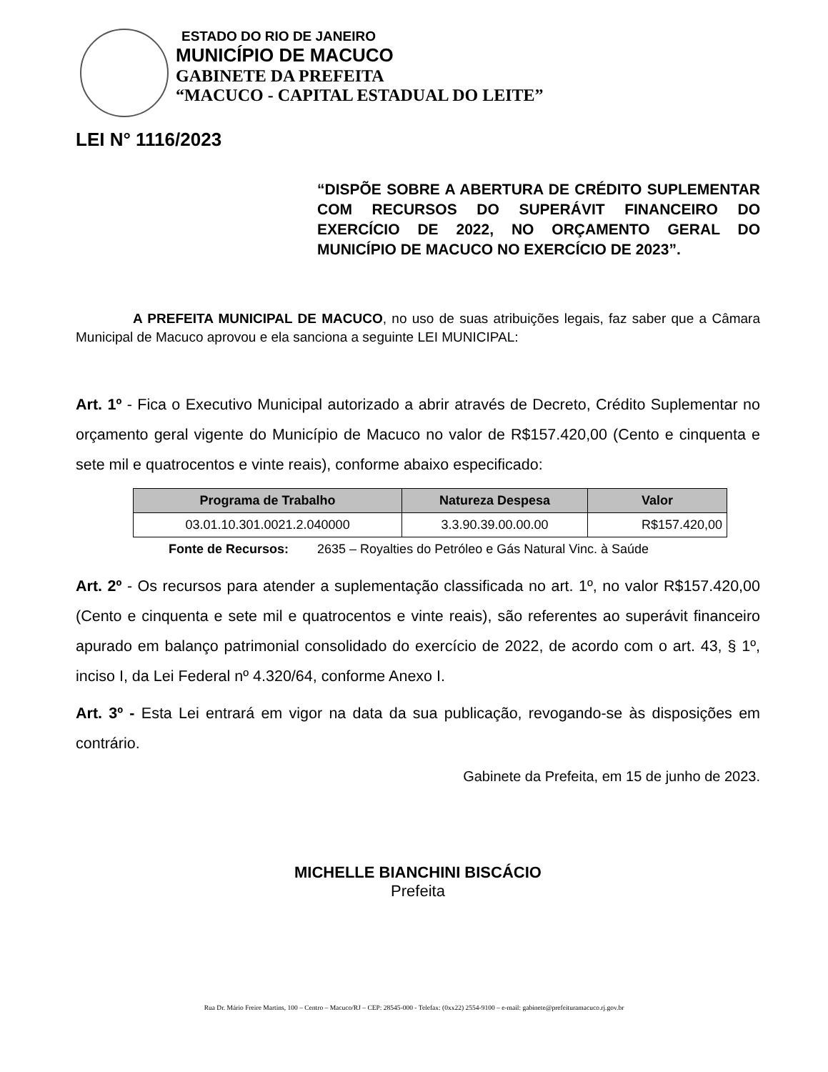ESTADO DO RIO DE JANEIRO
MUNICÍPIO DE MACUCO
GABINETE DA PREFEITA
“MACUCO - CAPITAL ESTADUAL DO LEITE”
LEI N° 1116/2023
“DISPÕE SOBRE A ABERTURA DE CRÉDITO SUPLEMENTAR COM RECURSOS DO SUPERÁVIT FINANCEIRO DO EXERCÍCIO DE 2022, NO ORÇAMENTO GERAL DO MUNICÍPIO DE MACUCO NO EXERCÍCIO DE 2023”.
A PREFEITA MUNICIPAL DE MACUCO, no uso de suas atribuições legais, faz saber que a Câmara Municipal de Macuco aprovou e ela sanciona a seguinte LEI MUNICIPAL:
Art. 1º - Fica o Executivo Municipal autorizado a abrir através de Decreto, Crédito Suplementar no orçamento geral vigente do Município de Macuco no valor de R$157.420,00 (Cento e cinquenta e sete mil e quatrocentos e vinte reais), conforme abaixo especificado:
| Programa de Trabalho | Natureza Despesa | Valor |
| --- | --- | --- |
| 03.01.10.301.0021.2.040000 | 3.3.90.39.00.00.00 | R$157.420,00 |
Fonte de Recursos: 2635 – Royalties do Petróleo e Gás Natural Vinc. à Saúde
Art. 2º - Os recursos para atender a suplementação classificada no art. 1º, no valor R$157.420,00 (Cento e cinquenta e sete mil e quatrocentos e vinte reais), são referentes ao superávit financeiro apurado em balanço patrimonial consolidado do exercício de 2022, de acordo com o art. 43, § 1º, inciso I, da Lei Federal nº 4.320/64, conforme Anexo I.
Art. 3º - Esta Lei entrará em vigor na data da sua publicação, revogando-se às disposições em contrário.
Gabinete da Prefeita, em 15 de junho de 2023.
MICHELLE BIANCHINI BISCÁCIO
Prefeita
Rua Dr. Mário Freire Martins, 100 – Centro – Macuco/RJ – CEP: 28545-000 - Telefax: (0xx22) 2554-9100 – e-mail: gabinete@prefeituramacuco.rj.gov.br